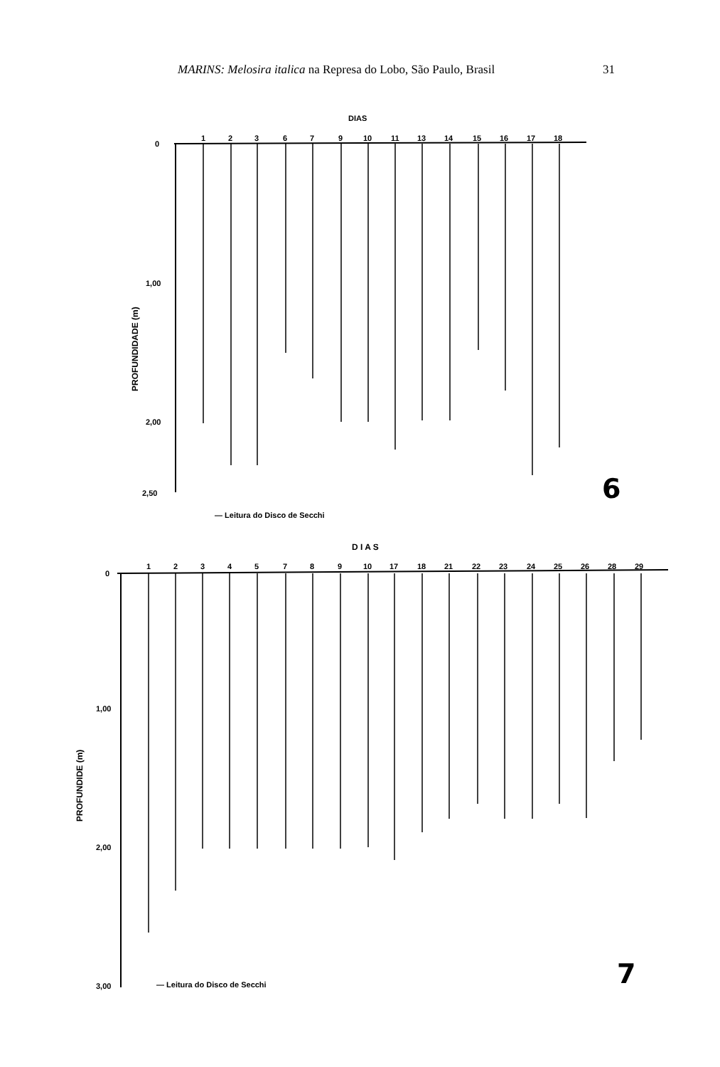MARINS: Melosira italica na Represa do Lobo, São Paulo, Brasil 31
DIAS
0
1,00
2,00
2,50
PROFUNDIDADE (m)
1
2
3
6
7
9
10
11
13
14
15
16
17
18
— Leitura do Disco de Secchi
6
D I A S
0
1,00
2,00
3,00
PROFUNDIDE (m)
1
2
3
4
5
7
8
9
10
17
18
21
22
23
24
25
26
28
29
— Leitura do Disco de Secchi
7